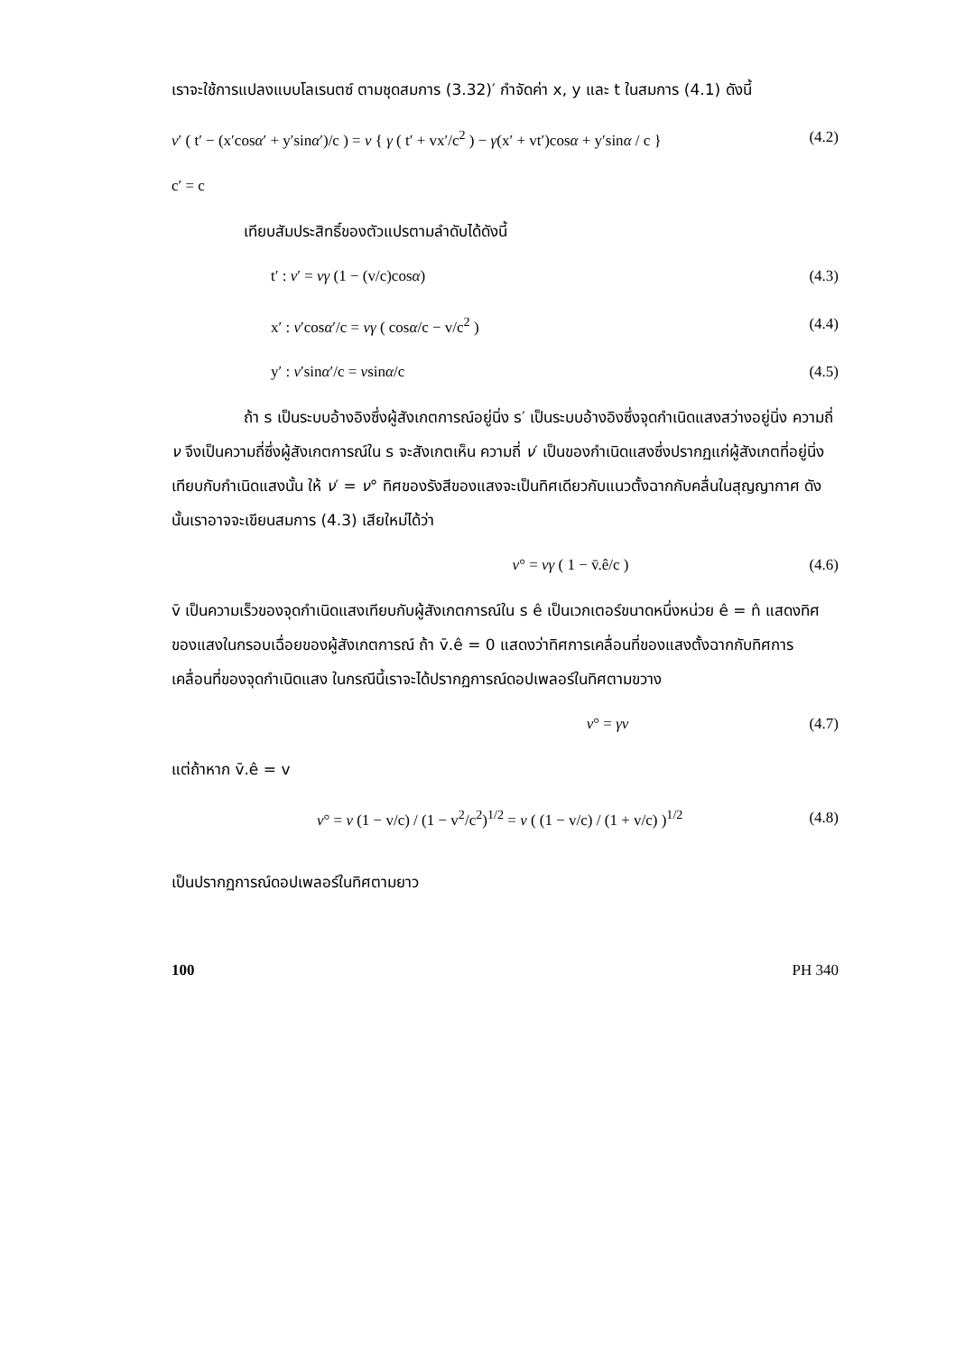เราจะใช้การแปลงแบบโลเรนตซ์ ตามชุดสมการ (3.32)′ กำจัดค่า x, y และ t ในสมการ (4.1) ดังนี้
ν′ ( t′ − (x′cosα′ + y′sinα′)/c ) = ν { γ ( t′ + vx′/c<sup>2</sup> ) − γ(x′ + vt′)cosα + y′sinα / c } (4.2)
c′ = c
เทียบสัมประสิทธิ์ของตัวแปรตามลำดับได้ดังนี้
t′ : ν′ = νγ (1 − (v/c)cosα) (4.3)
x′ : ν′cosα′/c = νγ ( cosα/c − v/c<sup>2</sup> ) (4.4)
y′ : ν′sinα′/c = νsinα/c (4.5)
ถ้า s เป็นระบบอ้างอิงซึ่งผู้สังเกตการณ์อยู่นิ่ง s′ เป็นระบบอ้างอิงซึ่งจุดกำเนิดแสงสว่างอยู่นิ่ง ความถี่ ν จึงเป็นความถี่ซึ่งผู้สังเกตการณ์ใน s จะสังเกตเห็น ความถี่ ν′ เป็นของกำเนิดแสงซึ่งปรากฏแก่ผู้สังเกตที่อยู่นิ่งเทียบกับกำเนิดแสงนั้น ให้ ν′ = ν° ทิศของรังสีของแสงจะเป็นทิศเดียวกับแนวตั้งฉากกับคลื่นในสุญญากาศ ดังนั้นเราอาจจะเขียนสมการ (4.3) เสียใหม่ได้ว่า
ν° = νγ ( 1 − v̄.ê/c ) (4.6)
v̄ เป็นความเร็วของจุดกำเนิดแสงเทียบกับผู้สังเกตการณ์ใน s ê เป็นเวกเตอร์ขนาดหนึ่งหน่วย ê = n̂ แสดงทิศของแสงในกรอบเฉื่อยของผู้สังเกตการณ์ ถ้า v̄.ê = 0 แสดงว่าทิศการเคลื่อนที่ของแสงตั้งฉากกับทิศการเคลื่อนที่ของจุดกำเนิดแสง ในกรณีนี้เราจะได้ปรากฏการณ์ดอปเพลอร์ในทิศตามขวาง
ν° = γν (4.7)
แต่ถ้าหาก v̄.ê = v
ν° = ν (1 − v/c) / (1 − v<sup>2</sup>/c<sup>2</sup>)<sup>1/2</sup> = ν ( (1 − v/c) / (1 + v/c) )<sup>1/2</sup> (4.8)
เป็นปรากฏการณ์ดอปเพลอร์ในทิศตามยาว
100 PH 340